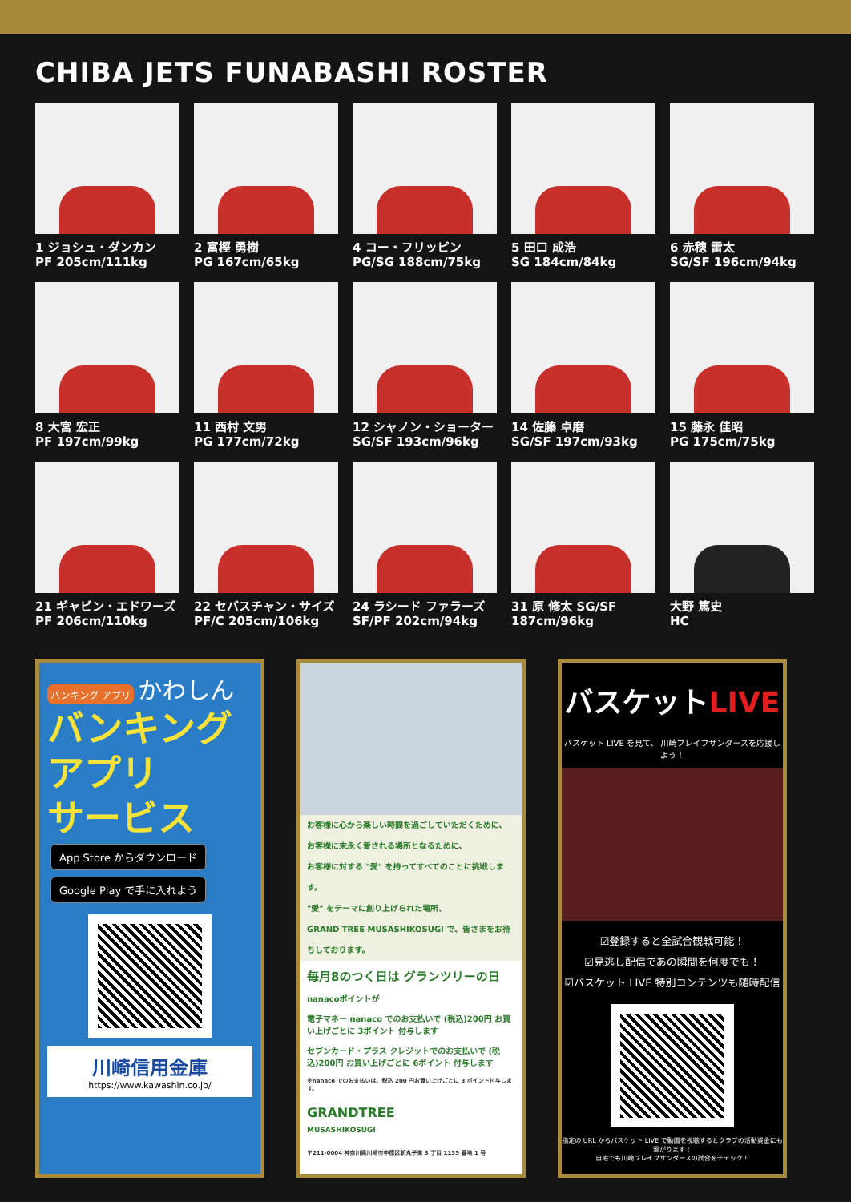CHIBA JETS FUNABASHI ROSTER
1 ジョシュ・ダンカン
PF 205cm/111kg
2 富樫 勇樹
PG 167cm/65kg
4 コー・フリッピン
PG/SG 188cm/75kg
5 田口 成浩
SG 184cm/84kg
6 赤穂 雷太
SG/SF 196cm/94kg
8 大宮 宏正
PF 197cm/99kg
11 西村 文男
PG 177cm/72kg
12 シャノン・ショーター
SG/SF 193cm/96kg
14 佐藤 卓磨
SG/SF 197cm/93kg
15 藤永 佳昭
PG 175cm/75kg
21 ギャビン・エドワーズ
PF 206cm/110kg
22 セバスチャン・サイズ
PF/C 205cm/106kg
24 ラシード ファラーズ
SF/PF 202cm/94kg
31 原 修太 SG/SF
187cm/96kg
大野 篤史
HC
バンキング アプリ
かわしん
バンキング
アプリ
サービス
App Store からダウンロード Google Play で手に入れよう
川崎信用金庫
https://www.kawashin.co.jp/
お客様に心から楽しい時間を過ごしていただくために、
お客様に末永く愛される場所となるために、
お客様に対する "愛" を持ってすべてのことに挑戦します。
"愛" をテーマに創り上げられた場所、
GRAND TREE MUSASHIKOSUGI で、皆さまをお待ちしております。
毎月8のつく日は グランツリーの日
nanacoポイントが
電子マネー nanaco でのお支払いで (税込)200円 お買い上げごとに 3ポイント 付与します
セブンカード・プラス クレジットでのお支払いで (税込)200円 お買い上げごとに 6ポイント 付与します
※nanaco でのお支払いは、税込 200 円お買い上げごとに 3 ポイント付与します。
GRANDTREE
MUSASHIKOSUGI
〒211-0004 神奈川県川崎市中原区新丸子東 3 丁目 1135 番地 1 号
バスケットLIVE
バスケット LIVE を見て、 川崎ブレイブサンダースを応援しよう！
☑登録すると全試合観戦可能！
☑見逃し配信であの瞬間を何度でも！
☑バスケット LIVE 特別コンテンツも随時配信
指定の URL からバスケット LIVE で動画を視聴するとクラブの活動資金にも繋がります！
自宅でも川崎ブレイブサンダースの試合をチェック！